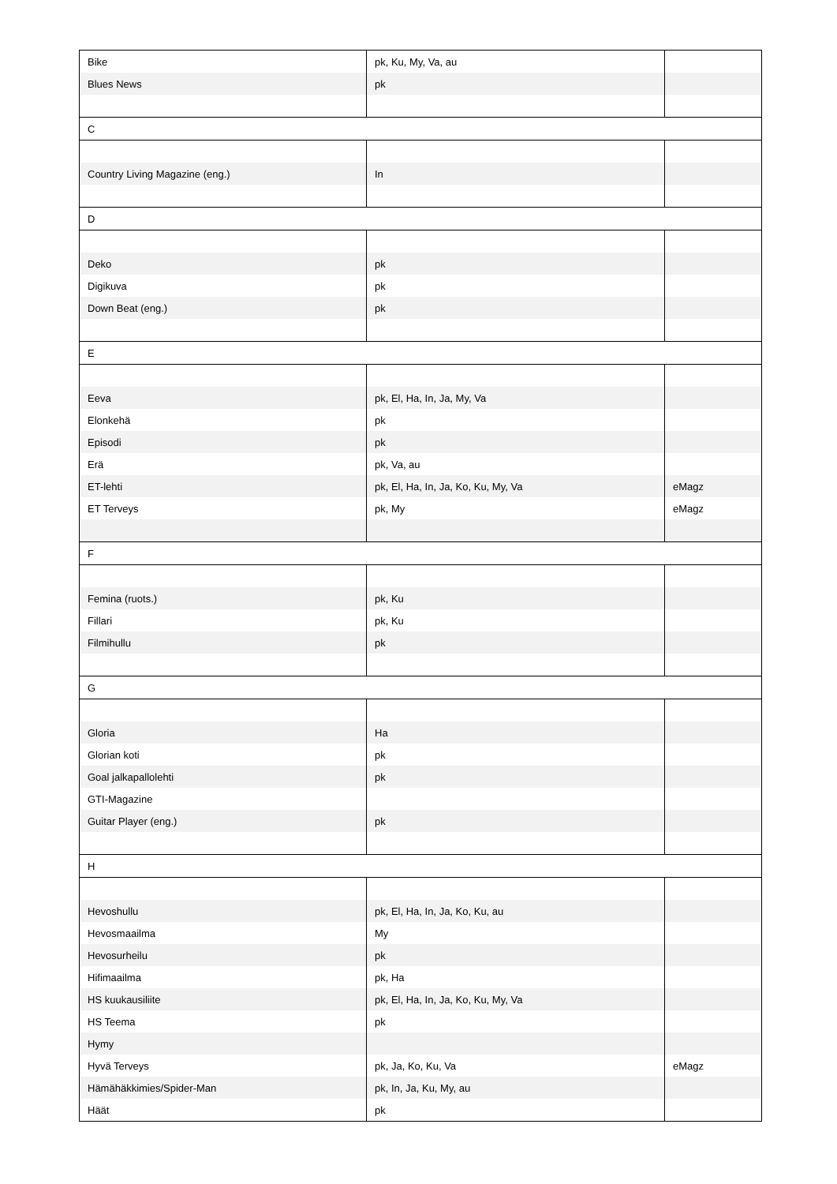| Bike | pk, Ku, My, Va, au | |
| Blues News | pk | |
| C | | |
| Country Living Magazine (eng.) | In | |
| D | | |
| Deko | pk | |
| Digikuva | pk | |
| Down Beat (eng.) | pk | |
| E | | |
| Eeva | pk, El, Ha, In, Ja, My, Va | |
| Elonkehä | pk | |
| Episodi | pk | |
| Erä | pk, Va, au | |
| ET-lehti | pk, El, Ha, In, Ja, Ko, Ku, My, Va | eMagz |
| ET Terveys | pk, My | eMagz |
| F | | |
| Femina (ruots.) | pk, Ku | |
| Fillari | pk, Ku | |
| Filmihullu | pk | |
| G | | |
| Gloria | Ha | |
| Glorian koti | pk | |
| Goal jalkapallolehti | pk | |
| GTI-Magazine | | |
| Guitar Player (eng.) | pk | |
| H | | |
| Hevoshullu | pk, El, Ha, In, Ja, Ko, Ku, au | |
| Hevosmaailma | My | |
| Hevosurheilu | pk | |
| Hifimaailma | pk, Ha | |
| HS kuukausiliite | pk, El, Ha, In, Ja, Ko, Ku, My, Va | |
| HS Teema | pk | |
| Hymy | | |
| Hyvä Terveys | pk, Ja, Ko, Ku, Va | eMagz |
| Hämähäkkimies/Spider-Man | pk, In, Ja, Ku, My, au | |
| Häät | pk | |